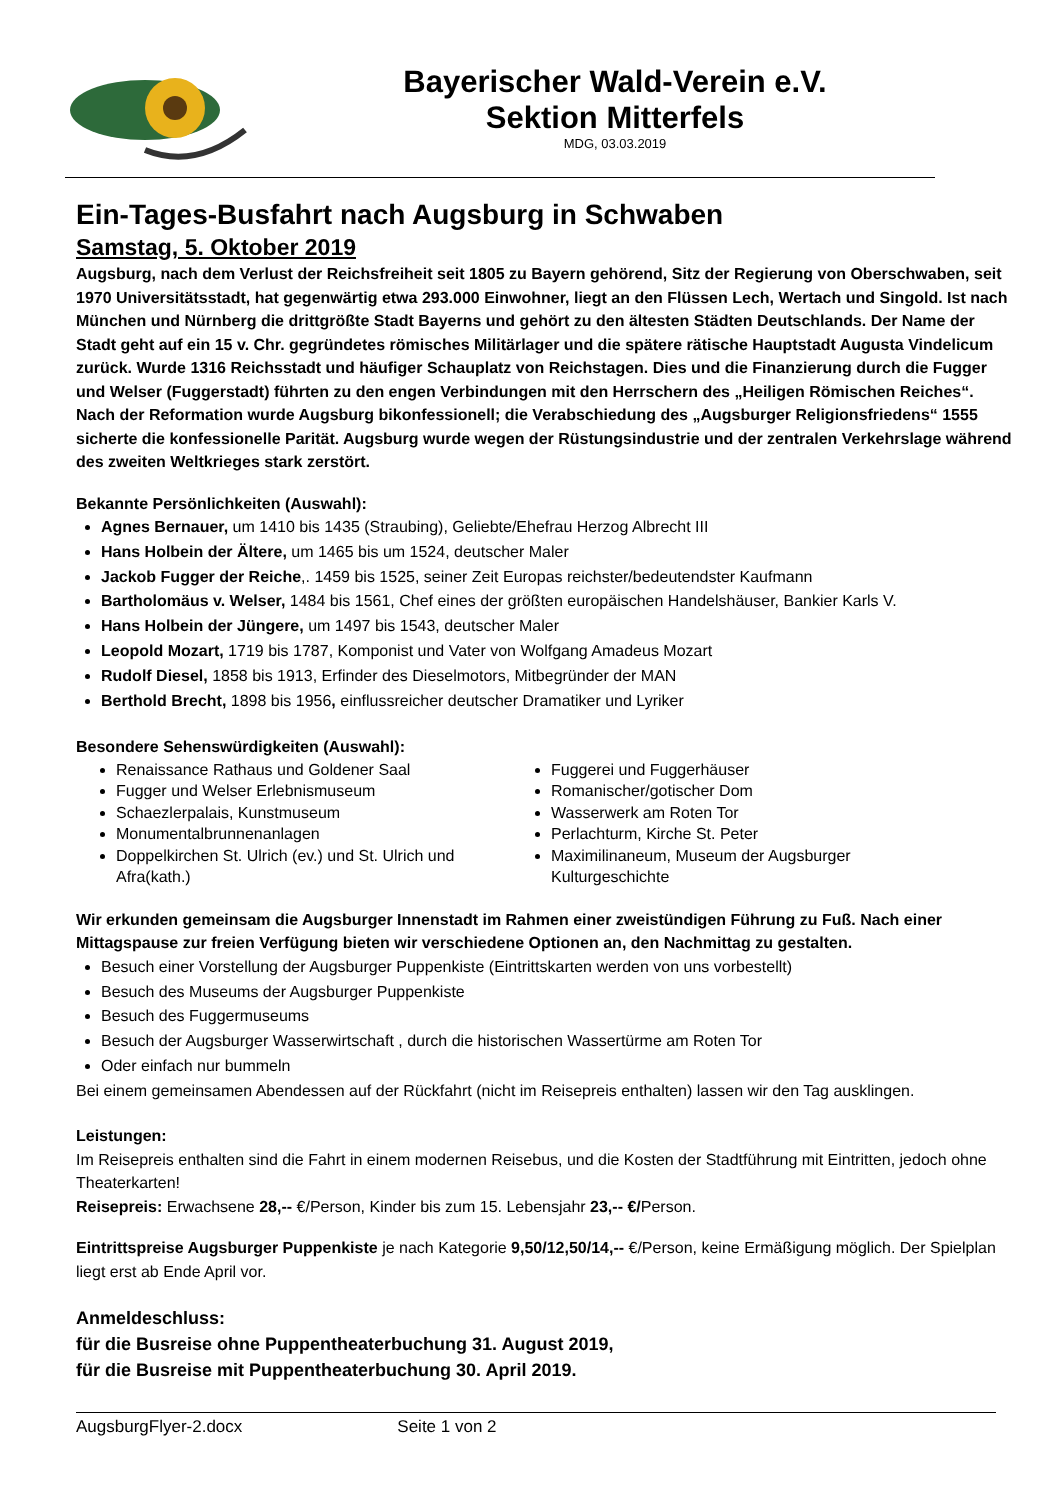Bayerischer Wald-Verein e.V.
Sektion Mitterfels
MDG, 03.03.2019
Ein-Tages-Busfahrt nach Augsburg in Schwaben
Samstag, 5. Oktober 2019
Augsburg, nach dem Verlust der Reichsfreiheit seit 1805 zu Bayern gehörend, Sitz der Regierung von Oberschwaben, seit 1970 Universitätsstadt, hat gegenwärtig etwa 293.000 Einwohner, liegt an den Flüssen Lech, Wertach und Singold. Ist nach München und Nürnberg die drittgrößte Stadt Bayerns und gehört zu den ältesten Städten Deutschlands. Der Name der Stadt geht auf ein 15 v. Chr. gegründetes römisches Militärlager und die spätere rätische Hauptstadt Augusta Vindelicum zurück. Wurde 1316 Reichsstadt und häufiger Schauplatz von Reichstagen. Dies und die Finanzierung durch die Fugger und Welser (Fuggerstadt) führten zu den engen Verbindungen mit den Herrschern des „Heiligen Römischen Reiches“. Nach der Reformation wurde Augsburg bikonfessionell; die Verabschiedung des „Augsburger Religionsfriedens“ 1555 sicherte die konfessionelle Parität. Augsburg wurde wegen der Rüstungsindustrie und der zentralen Verkehrslage während des zweiten Weltkrieges stark zerstört.
Bekannte Persönlichkeiten (Auswahl):
Agnes Bernauer, um 1410 bis 1435 (Straubing), Geliebte/Ehefrau Herzog Albrecht III
Hans Holbein der Ältere, um 1465 bis um 1524, deutscher Maler
Jackob Fugger der Reiche,. 1459 bis 1525, seiner Zeit Europas reichster/bedeutendster Kaufmann
Bartholomäus v. Welser, 1484 bis 1561, Chef eines der größten europäischen Handelshäuser, Bankier Karls V.
Hans Holbein der Jüngere, um 1497 bis 1543, deutscher Maler
Leopold Mozart, 1719 bis 1787, Komponist und Vater von Wolfgang Amadeus Mozart
Rudolf Diesel, 1858 bis 1913, Erfinder des Dieselmotors, Mitbegründer der MAN
Berthold Brecht, 1898 bis 1956, einflussreicher deutscher Dramatiker und Lyriker
Besondere Sehenswürdigkeiten (Auswahl):
Renaissance Rathaus und Goldener Saal
Fugger und Welser Erlebnismuseum
Schaezlerpalais, Kunstmuseum
Monumentalbrunnenanlagen
Doppelkirchen St. Ulrich (ev.) und St. Ulrich und Afra(kath.)
Fuggerei und Fuggerhäuser
Romanischer/gotischer Dom
Wasserwerk am Roten Tor
Perlachturm, Kirche St. Peter
Maximilinaneum, Museum der Augsburger Kulturgeschichte
Wir erkunden gemeinsam die Augsburger Innenstadt im Rahmen einer zweistündigen Führung zu Fuß. Nach einer Mittagspause zur freien Verfügung bieten wir verschiedene Optionen an, den Nachmittag zu gestalten.
Besuch einer Vorstellung der Augsburger Puppenkiste (Eintrittskarten werden von uns vorbestellt)
Besuch des Museums der Augsburger Puppenkiste
Besuch des Fuggermuseums
Besuch der Augsburger Wasserwirtschaft , durch die historischen Wassertürme am Roten Tor
Oder einfach nur bummeln
Bei einem gemeinsamen Abendessen auf der Rückfahrt (nicht im Reisepreis enthalten) lassen wir den Tag ausklingen.
Leistungen:
Im Reisepreis enthalten sind die Fahrt in einem modernen Reisebus, und die Kosten der Stadtführung mit Eintritten, jedoch ohne Theaterkarten!
Reisepreis: Erwachsene 28,-- €/Person, Kinder bis zum 15. Lebensjahr 23,-- €/Person.
Eintrittspreise Augsburger Puppenkiste je nach Kategorie 9,50/12,50/14,-- €/Person, keine Ermäßigung möglich. Der Spielplan liegt erst ab Ende April vor.
Anmeldeschluss:
für die Busreise ohne Puppentheaterbuchung 31. August 2019,
für die Busreise mit Puppentheaterbuchung 30. April 2019.
AugsburgFlyer-2.docx Seite 1 von 2